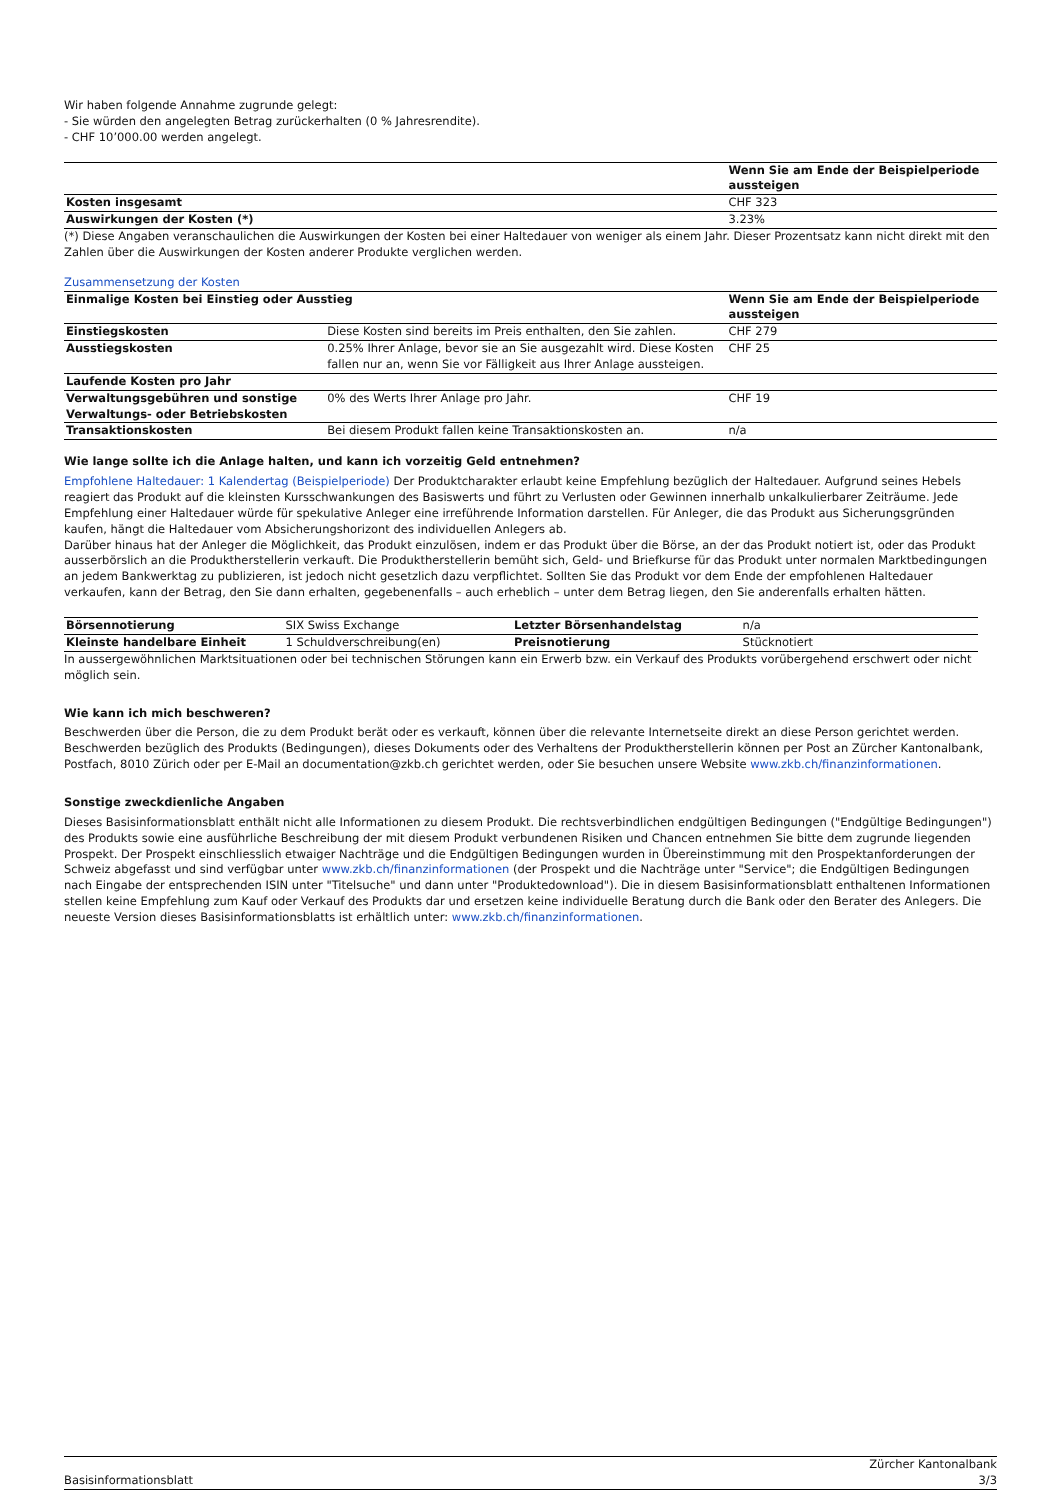Wir haben folgende Annahme zugrunde gelegt:
- Sie würden den angelegten Betrag zurückerhalten (0 % Jahresrendite).
- CHF 10’000.00 werden angelegt.
| | Wenn Sie am Ende der Beispielperiode aussteigen |
| Kosten insgesamt | CHF 323 |
| Auswirkungen der Kosten (*) | 3.23% |
(*) Diese Angaben veranschaulichen die Auswirkungen der Kosten bei einer Haltedauer von weniger als einem Jahr. Dieser Prozentsatz kann nicht direkt mit den Zahlen über die Auswirkungen der Kosten anderer Produkte verglichen werden.
Zusammensetzung der Kosten
| Einmalige Kosten bei Einstieg oder Ausstieg | | Wenn Sie am Ende der Beispielperiode aussteigen |
| Einstiegskosten | Diese Kosten sind bereits im Preis enthalten, den Sie zahlen. | CHF 279 |
| Ausstiegskosten | 0.25% Ihrer Anlage, bevor sie an Sie ausgezahlt wird. Diese Kosten fallen nur an, wenn Sie vor Fälligkeit aus Ihrer Anlage aussteigen. | CHF 25 |
| Laufende Kosten pro Jahr | | |
| Verwaltungsgebühren und sonstige Verwaltungs- oder Betriebskosten | 0% des Werts Ihrer Anlage pro Jahr. | CHF 19 |
| Transaktionskosten | Bei diesem Produkt fallen keine Transaktionskosten an. | n/a |
Wie lange sollte ich die Anlage halten, und kann ich vorzeitig Geld entnehmen?
Empfohlene Haltedauer: 1 Kalendertag (Beispielperiode) Der Produktcharakter erlaubt keine Empfehlung bezüglich der Haltedauer. Aufgrund seines Hebels reagiert das Produkt auf die kleinsten Kursschwankungen des Basiswerts und führt zu Verlusten oder Gewinnen innerhalb unkalkulierbarer Zeiträume. Jede Empfehlung einer Haltedauer würde für spekulative Anleger eine irreführende Information darstellen. Für Anleger, die das Produkt aus Sicherungsgründen kaufen, hängt die Haltedauer vom Absicherungshorizont des individuellen Anlegers ab.
Darüber hinaus hat der Anleger die Möglichkeit, das Produkt einzulösen, indem er das Produkt über die Börse, an der das Produkt notiert ist, oder das Produkt ausserbörslich an die Produktherstellerin verkauft. Die Produktherstellerin bemüht sich, Geld- und Briefkurse für das Produkt unter normalen Marktbedingungen an jedem Bankwerktag zu publizieren, ist jedoch nicht gesetzlich dazu verpflichtet. Sollten Sie das Produkt vor dem Ende der empfohlenen Haltedauer verkaufen, kann der Betrag, den Sie dann erhalten, gegebenenfalls – auch erheblich – unter dem Betrag liegen, den Sie anderenfalls erhalten hätten.
| Börsennotierung | SIX Swiss Exchange | Letzter Börsenhandelstag | n/a |
| Kleinste handelbare Einheit | 1 Schuldverschreibung(en) | Preisnotierung | Stücknotiert |
In aussergewöhnlichen Marktsituationen oder bei technischen Störungen kann ein Erwerb bzw. ein Verkauf des Produkts vorübergehend erschwert oder nicht möglich sein.
Wie kann ich mich beschweren?
Beschwerden über die Person, die zu dem Produkt berät oder es verkauft, können über die relevante Internetseite direkt an diese Person gerichtet werden. Beschwerden bezüglich des Produkts (Bedingungen), dieses Dokuments oder des Verhaltens der Produktherstellerin können per Post an Zürcher Kantonalbank, Postfach, 8010 Zürich oder per E-Mail an documentation@zkb.ch gerichtet werden, oder Sie besuchen unsere Website www.zkb.ch/finanzinformationen.
Sonstige zweckdienliche Angaben
Dieses Basisinformationsblatt enthält nicht alle Informationen zu diesem Produkt. Die rechtsverbindlichen endgültigen Bedingungen ("Endgültige Bedingungen") des Produkts sowie eine ausführliche Beschreibung der mit diesem Produkt verbundenen Risiken und Chancen entnehmen Sie bitte dem zugrunde liegenden Prospekt. Der Prospekt einschliesslich etwaiger Nachträge und die Endgültigen Bedingungen wurden in Übereinstimmung mit den Prospektanforderungen der Schweiz abgefasst und sind verfügbar unter www.zkb.ch/finanzinformationen (der Prospekt und die Nachträge unter "Service"; die Endgültigen Bedingungen nach Eingabe der entsprechenden ISIN unter "Titelsuche" und dann unter "Produktedownload"). Die in diesem Basisinformationsblatt enthaltenen Informationen stellen keine Empfehlung zum Kauf oder Verkauf des Produkts dar und ersetzen keine individuelle Beratung durch die Bank oder den Berater des Anlegers. Die neueste Version dieses Basisinformationsblatts ist erhältlich unter: www.zkb.ch/finanzinformationen.
Basisinformationsblatt Zürcher Kantonalbank
3/3